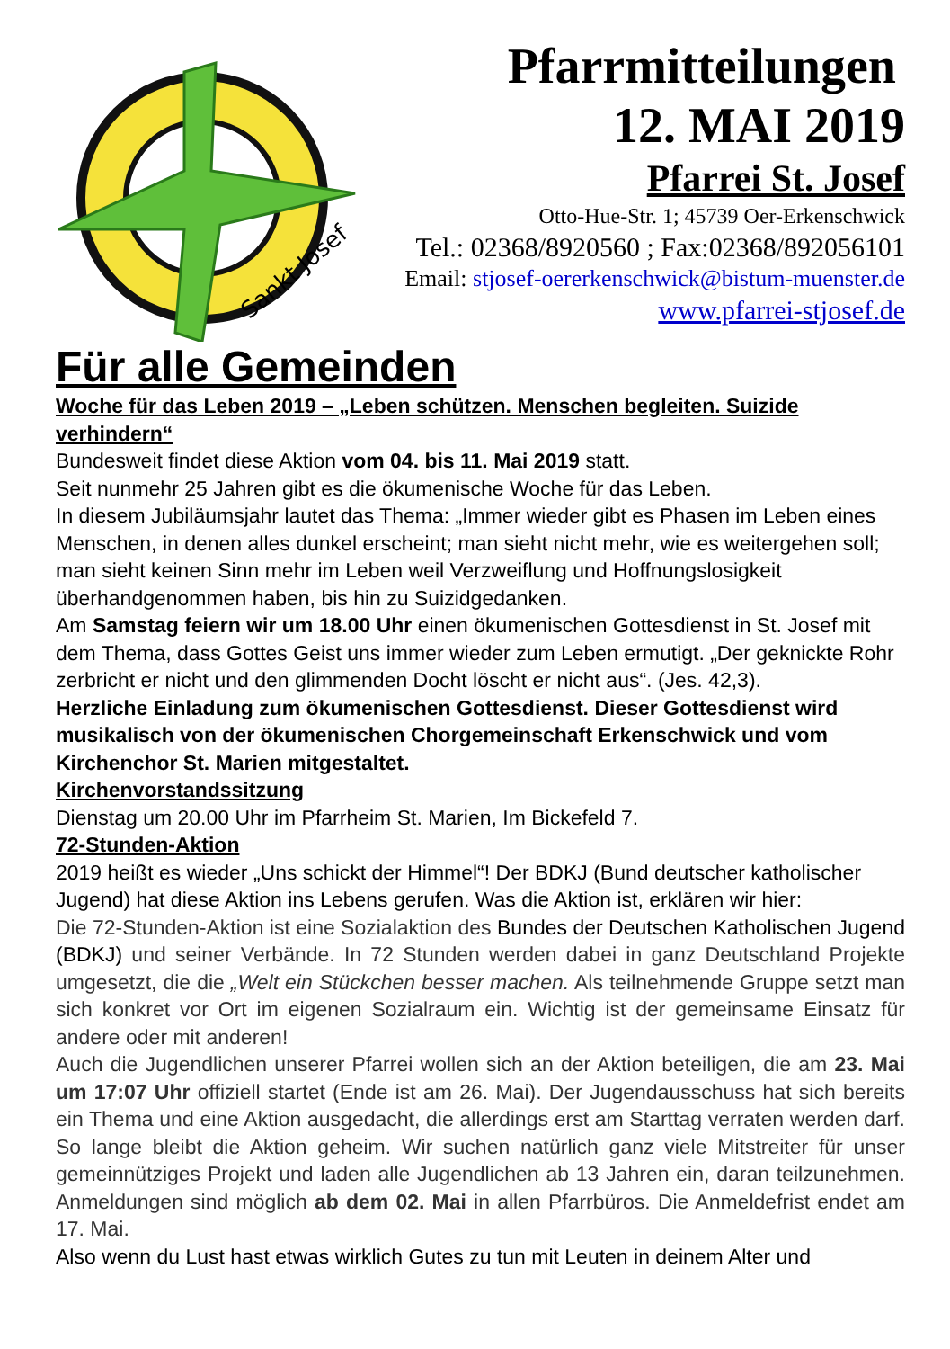Sankt Josef
Pfarrmitteilungen
12. MAI 2019
Pfarrei St. Josef
Otto-Hue-Str. 1; 45739 Oer-Erkenschwick
Tel.: 02368/8920560 ; Fax:02368/892056101
Email: stjosef-oererkenschwick@bistum-muenster.de
www.pfarrei-stjosef.de
Für alle Gemeinden
Woche für das Leben 2019 – „Leben schützen. Menschen begleiten. Suizide verhindern“
Bundesweit findet diese Aktion vom 04. bis 11. Mai 2019 statt.
Seit nunmehr 25 Jahren gibt es die ökumenische Woche für das Leben.
In diesem Jubiläumsjahr lautet das Thema: „Immer wieder gibt es Phasen im Leben eines Menschen, in denen alles dunkel erscheint; man sieht nicht mehr, wie es weitergehen soll; man sieht keinen Sinn mehr im Leben weil Verzweiflung und Hoffnungslosigkeit überhandgenommen haben, bis hin zu Suizidgedanken.
Am Samstag feiern wir um 18.00 Uhr einen ökumenischen Gottesdienst in St. Josef mit dem Thema, dass Gottes Geist uns immer wieder zum Leben ermutigt. „Der geknickte Rohr zerbricht er nicht und den glimmenden Docht löscht er nicht aus“. (Jes. 42,3).
Herzliche Einladung zum ökumenischen Gottesdienst. Dieser Gottesdienst wird musikalisch von der ökumenischen Chorgemeinschaft Erkenschwick und vom Kirchenchor St. Marien mitgestaltet.
Kirchenvorstandssitzung
Dienstag um 20.00 Uhr im Pfarrheim St. Marien, Im Bickefeld 7.
72-Stunden-Aktion
2019 heißt es wieder „Uns schickt der Himmel“! Der BDKJ (Bund deutscher katholischer Jugend) hat diese Aktion ins Lebens gerufen. Was die Aktion ist, erklären wir hier:
Die 72-Stunden-Aktion ist eine Sozialaktion des Bundes der Deutschen Katholischen Jugend (BDKJ) und seiner Verbände. In 72 Stunden werden dabei in ganz Deutschland Projekte umgesetzt, die die „Welt ein Stückchen besser machen. Als teilnehmende Gruppe setzt man sich konkret vor Ort im eigenen Sozialraum ein. Wichtig ist der gemeinsame Einsatz für andere oder mit anderen!
Auch die Jugendlichen unserer Pfarrei wollen sich an der Aktion beteiligen, die am 23. Mai um 17:07 Uhr offiziell startet (Ende ist am 26. Mai). Der Jugendausschuss hat sich bereits ein Thema und eine Aktion ausgedacht, die allerdings erst am Starttag verraten werden darf. So lange bleibt die Aktion geheim. Wir suchen natürlich ganz viele Mitstreiter für unser gemeinnütziges Projekt und laden alle Jugendlichen ab 13 Jahren ein, daran teilzunehmen. Anmeldungen sind möglich ab dem 02. Mai in allen Pfarrbüros. Die Anmeldefrist endet am 17. Mai.
Also wenn du Lust hast etwas wirklich Gutes zu tun mit Leuten in deinem Alter und